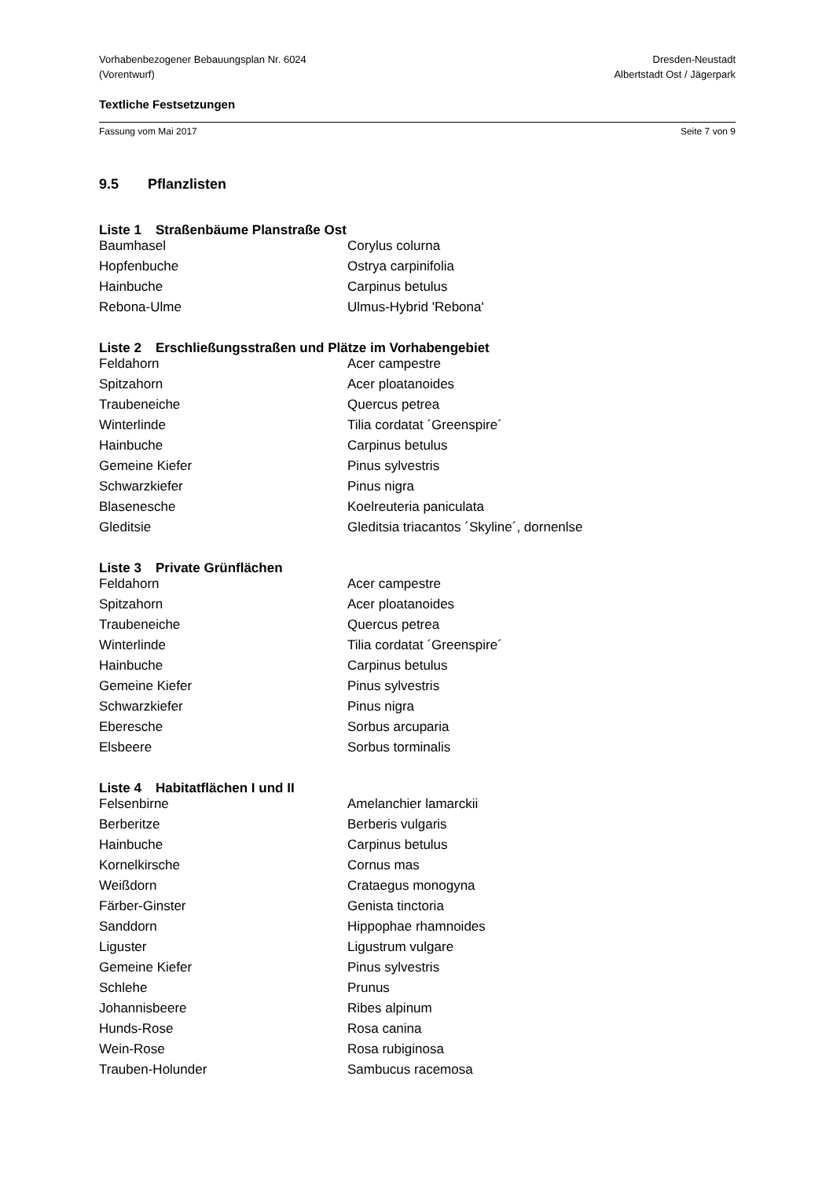Vorhabenbezogener Bebauungsplan Nr. 6024
(Vorentwurf)
Dresden-Neustadt
Albertstadt Ost / Jägerpark
Textliche Festsetzungen
Fassung vom Mai 2017 Seite 7 von 9
9.5 Pflanzlisten
Liste 1 Straßenbäume Planstraße Ost
| Baumhasel | Corylus colurna |
| Hopfenbuche | Ostrya carpinifolia |
| Hainbuche | Carpinus betulus |
| Rebona-Ulme | Ulmus-Hybrid 'Rebona' |
Liste 2 Erschließungsstraßen und Plätze im Vorhabengebiet
| Feldahorn | Acer campestre |
| Spitzahorn | Acer ploatanoides |
| Traubeneiche | Quercus petrea |
| Winterlinde | Tilia cordatat ´Greenspire´ |
| Hainbuche | Carpinus betulus |
| Gemeine Kiefer | Pinus sylvestris |
| Schwarzkiefer | Pinus nigra |
| Blasenesche | Koelreuteria paniculata |
| Gleditsie | Gleditsia triacantos ´Skyline´, dornenlse |
Liste 3 Private Grünflächen
| Feldahorn | Acer campestre |
| Spitzahorn | Acer ploatanoides |
| Traubeneiche | Quercus petrea |
| Winterlinde | Tilia cordatat ´Greenspire´ |
| Hainbuche | Carpinus betulus |
| Gemeine Kiefer | Pinus sylvestris |
| Schwarzkiefer | Pinus nigra |
| Eberesche | Sorbus arcuparia |
| Elsbeere | Sorbus torminalis |
Liste 4 Habitatflächen I und II
| Felsenbirne | Amelanchier lamarckii |
| Berberitze | Berberis vulgaris |
| Hainbuche | Carpinus betulus |
| Kornelkirsche | Cornus mas |
| Weißdorn | Crataegus monogyna |
| Färber-Ginster | Genista tinctoria |
| Sanddorn | Hippophae rhamnoides |
| Liguster | Ligustrum vulgare |
| Gemeine Kiefer | Pinus sylvestris |
| Schlehe | Prunus |
| Johannisbeere | Ribes alpinum |
| Hunds-Rose | Rosa canina |
| Wein-Rose | Rosa rubiginosa |
| Trauben-Holunder | Sambucus racemosa |